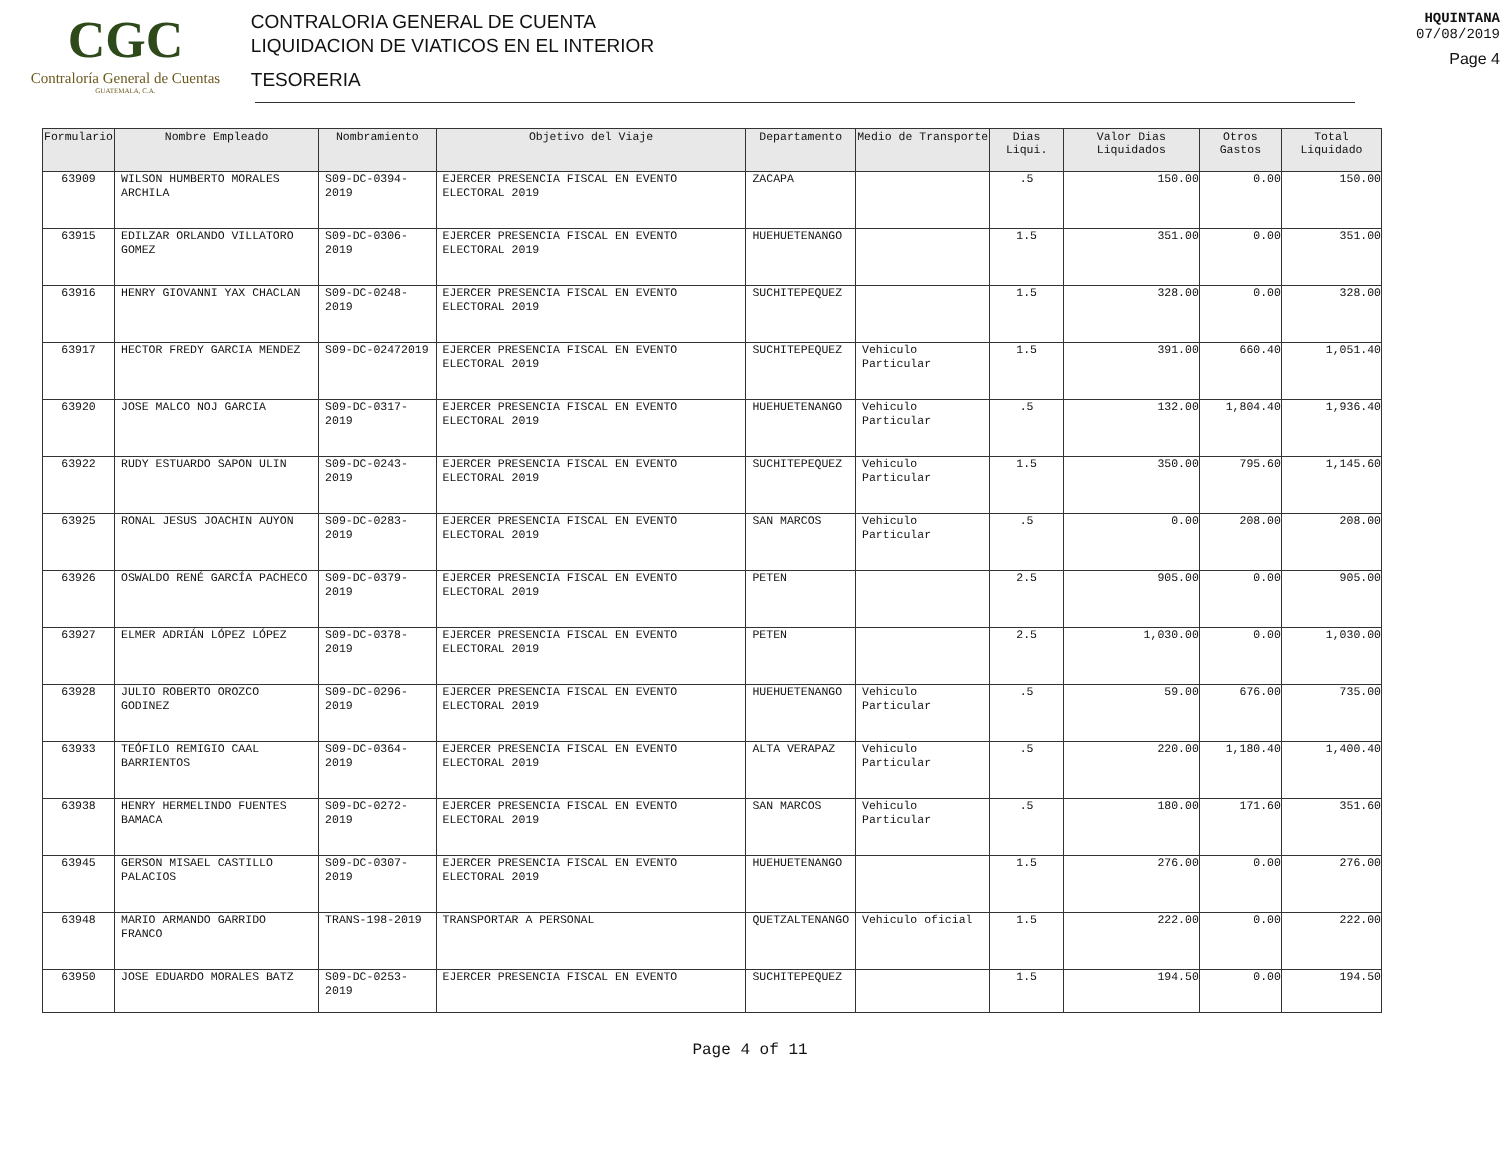CGC
Contraloría General de Cuentas
GUATEMALA, C.A.
CONTRALORIA GENERAL DE CUENTA
LIQUIDACION DE VIATICOS EN EL INTERIOR
TESORERIA
HQUINTANA
07/08/2019
Page 4
| Formulario | Nombre Empleado | Nombramiento | Objetivo del Viaje | Departamento | Medio de Transporte | Dias Liqui. | Valor Dias Liquidados | Otros Gastos | Total Liquidado |
| --- | --- | --- | --- | --- | --- | --- | --- | --- | --- |
| 63909 | WILSON HUMBERTO MORALES ARCHILA | S09-DC-0394-2019 | EJERCER PRESENCIA FISCAL EN EVENTO ELECTORAL 2019 | ZACAPA | | .5 | 150.00 | 0.00 | 150.00 |
| 63915 | EDILZAR ORLANDO VILLATORO GOMEZ | S09-DC-0306-2019 | EJERCER PRESENCIA FISCAL EN EVENTO ELECTORAL 2019 | HUEHUETENANGO | | 1.5 | 351.00 | 0.00 | 351.00 |
| 63916 | HENRY GIOVANNI YAX CHACLAN | S09-DC-0248-2019 | EJERCER PRESENCIA FISCAL EN EVENTO ELECTORAL 2019 | SUCHITEPEQUEZ | | 1.5 | 328.00 | 0.00 | 328.00 |
| 63917 | HECTOR FREDY GARCIA MENDEZ | S09-DC-02472019 | EJERCER PRESENCIA FISCAL EN EVENTO ELECTORAL 2019 | SUCHITEPEQUEZ | Vehiculo Particular | 1.5 | 391.00 | 660.40 | 1,051.40 |
| 63920 | JOSE MALCO NOJ GARCIA | S09-DC-0317-2019 | EJERCER PRESENCIA FISCAL EN EVENTO ELECTORAL 2019 | HUEHUETENANGO | Vehiculo Particular | .5 | 132.00 | 1,804.40 | 1,936.40 |
| 63922 | RUDY ESTUARDO SAPON ULIN | S09-DC-0243-2019 | EJERCER PRESENCIA FISCAL EN EVENTO ELECTORAL 2019 | SUCHITEPEQUEZ | Vehiculo Particular | 1.5 | 350.00 | 795.60 | 1,145.60 |
| 63925 | RONAL JESUS JOACHIN AUYON | S09-DC-0283-2019 | EJERCER PRESENCIA FISCAL EN EVENTO ELECTORAL 2019 | SAN MARCOS | Vehiculo Particular | .5 | 0.00 | 208.00 | 208.00 |
| 63926 | OSWALDO RENÉ GARCÍA PACHECO | S09-DC-0379-2019 | EJERCER PRESENCIA FISCAL EN EVENTO ELECTORAL 2019 | PETEN | | 2.5 | 905.00 | 0.00 | 905.00 |
| 63927 | ELMER ADRIÁN LÓPEZ LÓPEZ | S09-DC-0378-2019 | EJERCER PRESENCIA FISCAL EN EVENTO ELECTORAL 2019 | PETEN | | 2.5 | 1,030.00 | 0.00 | 1,030.00 |
| 63928 | JULIO ROBERTO OROZCO GODINEZ | S09-DC-0296-2019 | EJERCER PRESENCIA FISCAL EN EVENTO ELECTORAL 2019 | HUEHUETENANGO | Vehiculo Particular | .5 | 59.00 | 676.00 | 735.00 |
| 63933 | TEÓFILO REMIGIO CAAL BARRIENTOS | S09-DC-0364-2019 | EJERCER PRESENCIA FISCAL EN EVENTO ELECTORAL 2019 | ALTA VERAPAZ | Vehiculo Particular | .5 | 220.00 | 1,180.40 | 1,400.40 |
| 63938 | HENRY HERMELINDO FUENTES BAMACA | S09-DC-0272-2019 | EJERCER PRESENCIA FISCAL EN EVENTO ELECTORAL 2019 | SAN MARCOS | Vehiculo Particular | .5 | 180.00 | 171.60 | 351.60 |
| 63945 | GERSON MISAEL CASTILLO PALACIOS | S09-DC-0307-2019 | EJERCER PRESENCIA FISCAL EN EVENTO ELECTORAL 2019 | HUEHUETENANGO | | 1.5 | 276.00 | 0.00 | 276.00 |
| 63948 | MARIO ARMANDO GARRIDO FRANCO | TRANS-198-2019 | TRANSPORTAR A PERSONAL | QUETZALTENANGO | Vehiculo oficial | 1.5 | 222.00 | 0.00 | 222.00 |
| 63950 | JOSE EDUARDO MORALES BATZ | S09-DC-0253-2019 | EJERCER PRESENCIA FISCAL EN EVENTO | SUCHITEPEQUEZ | | 1.5 | 194.50 | 0.00 | 194.50 |
Page 4 of 11